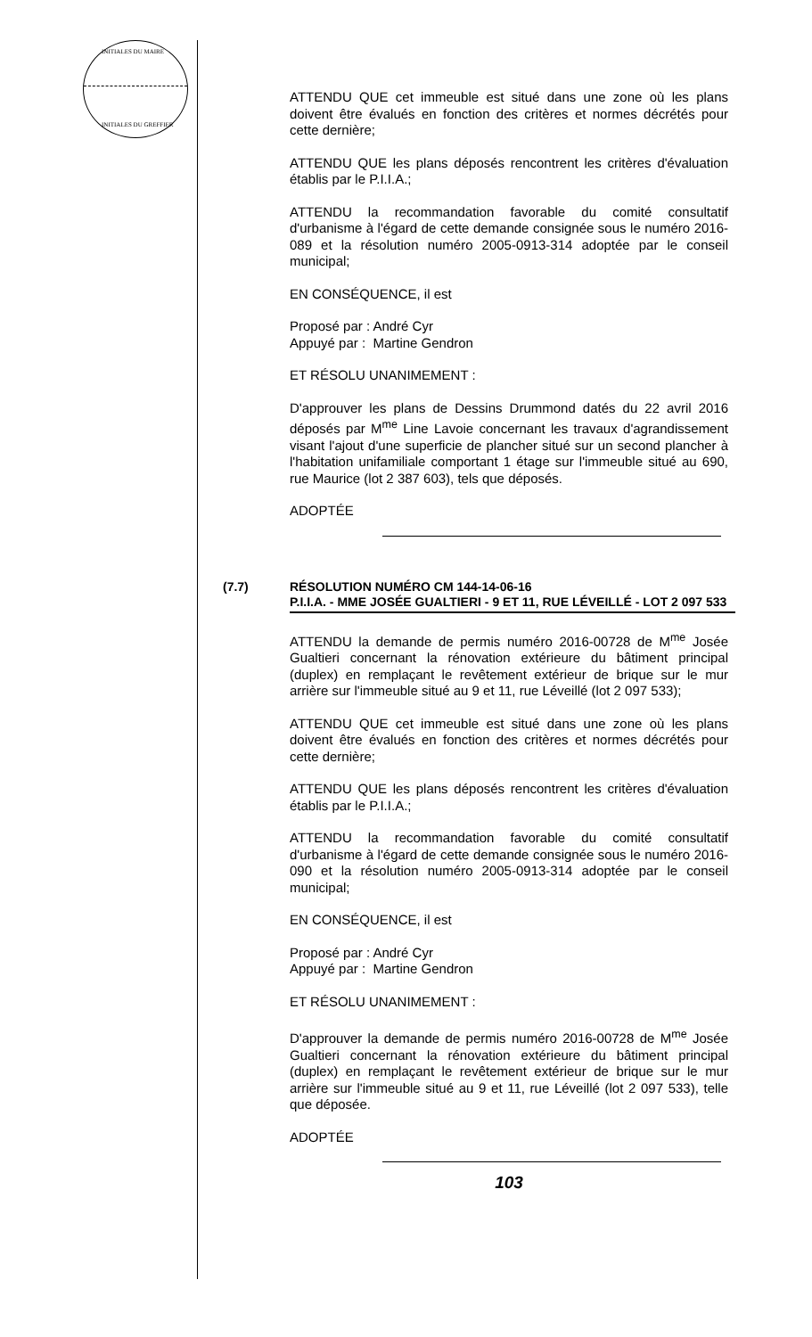INITIALES DU MAIRE
INITIALES DU GREFFIER
ATTENDU QUE cet immeuble est situé dans une zone où les plans doivent être évalués en fonction des critères et normes décrétés pour cette dernière;
ATTENDU QUE les plans déposés rencontrent les critères d'évaluation établis par le P.I.I.A.;
ATTENDU la recommandation favorable du comité consultatif d'urbanisme à l'égard de cette demande consignée sous le numéro 2016-089 et la résolution numéro 2005-0913-314 adoptée par le conseil municipal;
EN CONSÉQUENCE, il est
Proposé par : André Cyr
Appuyé par : Martine Gendron
ET RÉSOLU UNANIMEMENT :
D'approuver les plans de Dessins Drummond datés du 22 avril 2016 déposés par M<sup>me</sup> Line Lavoie concernant les travaux d'agrandissement visant l'ajout d'une superficie de plancher situé sur un second plancher à l'habitation unifamiliale comportant 1 étage sur l'immeuble situé au 690, rue Maurice (lot 2 387 603), tels que déposés.
ADOPTÉE
(7.7) RÉSOLUTION NUMÉRO CM 144-14-06-16
P.I.I.A. - MME JOSÉE GUALTIERI - 9 ET 11, RUE LÉVEILLÉ - LOT 2 097 533
ATTENDU la demande de permis numéro 2016-00728 de M<sup>me</sup> Josée Gualtieri concernant la rénovation extérieure du bâtiment principal (duplex) en remplaçant le revêtement extérieur de brique sur le mur arrière sur l'immeuble situé au 9 et 11, rue Léveillé (lot 2 097 533);
ATTENDU QUE cet immeuble est situé dans une zone où les plans doivent être évalués en fonction des critères et normes décrétés pour cette dernière;
ATTENDU QUE les plans déposés rencontrent les critères d'évaluation établis par le P.I.I.A.;
ATTENDU la recommandation favorable du comité consultatif d'urbanisme à l'égard de cette demande consignée sous le numéro 2016-090 et la résolution numéro 2005-0913-314 adoptée par le conseil municipal;
EN CONSÉQUENCE, il est
Proposé par : André Cyr
Appuyé par : Martine Gendron
ET RÉSOLU UNANIMEMENT :
D'approuver la demande de permis numéro 2016-00728 de M<sup>me</sup> Josée Gualtieri concernant la rénovation extérieure du bâtiment principal (duplex) en remplaçant le revêtement extérieur de brique sur le mur arrière sur l'immeuble situé au 9 et 11, rue Léveillé (lot 2 097 533), telle que déposée.
ADOPTÉE
103